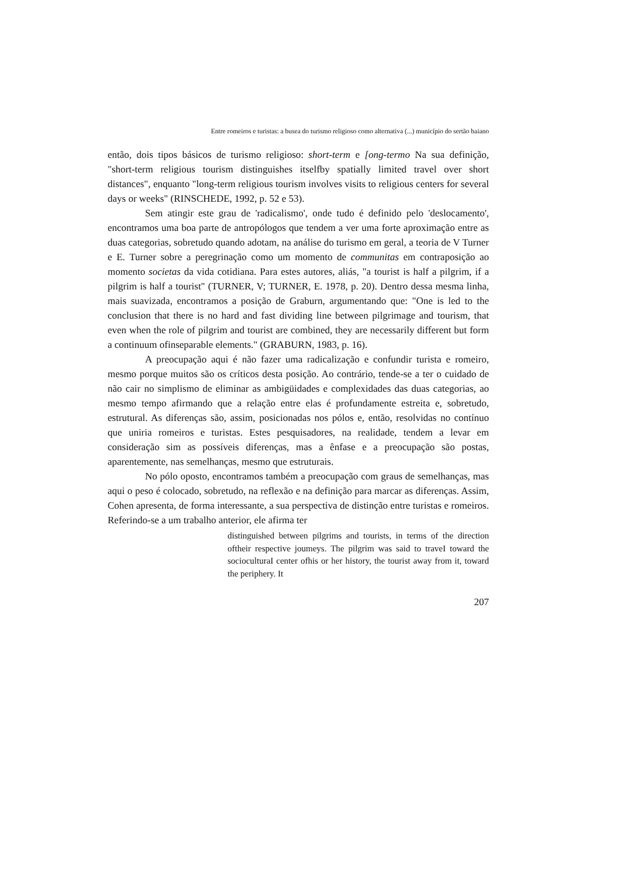Entre romeiros e turistas: a busea do turismo religioso como alternativa (...) município do sertão baiano
então, dois tipos básicos de turismo religioso: short-term e [ong-termo Na sua definição, "short-term religious tourism distinguishes itselfby spatially limited travel over short distances", enquanto "long-term religious tourism involves visits to religious centers for several days or weeks" (RINSCHEDE, 1992, p. 52 e 53).
Sem atingir este grau de 'radicalismo', onde tudo é definido pelo 'deslocamento', encontramos uma boa parte de antropólogos que tendem a ver uma forte aproximação entre as duas categorias, sobretudo quando adotam, na análise do turismo em geral, a teoria de V Turner e E. Turner sobre a peregrinação como um momento de communitas em contraposição ao momento societas da vida cotidiana. Para estes autores, aliás, "a tourist is half a pilgrim, if a pilgrim is half a tourist" (TURNER, V; TURNER, E. 1978, p. 20). Dentro dessa mesma linha, mais suavizada, encontramos a posição de Graburn, argumentando que: "One is led to the conclusion that there is no hard and fast dividing line between pilgrimage and tourism, that even when the role of pilgrim and tourist are combined, they are necessarily different but form a continuum ofinseparable elements." (GRABURN, 1983, p. 16).
A preocupação aqui é não fazer uma radicalização e confundir turista e romeiro, mesmo porque muitos são os críticos desta posição. Ao contrário, tende-se a ter o cuidado de não cair no simplismo de eliminar as ambigüidades e complexidades das duas categorias, ao mesmo tempo afirmando que a relação entre elas é profundamente estreita e, sobretudo, estrutural. As diferenças são, assim, posicionadas nos pólos e, então, resolvidas no contínuo que uniria romeiros e turistas. Estes pesquisadores, na realidade, tendem a levar em consideração sim as possíveis diferenças, mas a ênfase e a preocupação são postas, aparentemente, nas semelhanças, mesmo que estruturais.
No pólo oposto, encontramos também a preocupação com graus de semelhanças, mas aqui o peso é colocado, sobretudo, na reflexão e na definição para marcar as diferenças. Assim, Cohen apresenta, de forma interessante, a sua perspectiva de distinção entre turistas e romeiros. Referindo-se a um trabalho anterior, ele afirma ter
distinguished between pilgrims and tourists, in terms of the direction oftheir respective joumeys. The pilgrim was said to traveI toward the socioculturaI center ofhis or her history, the tourist away from it, toward the periphery. It
207